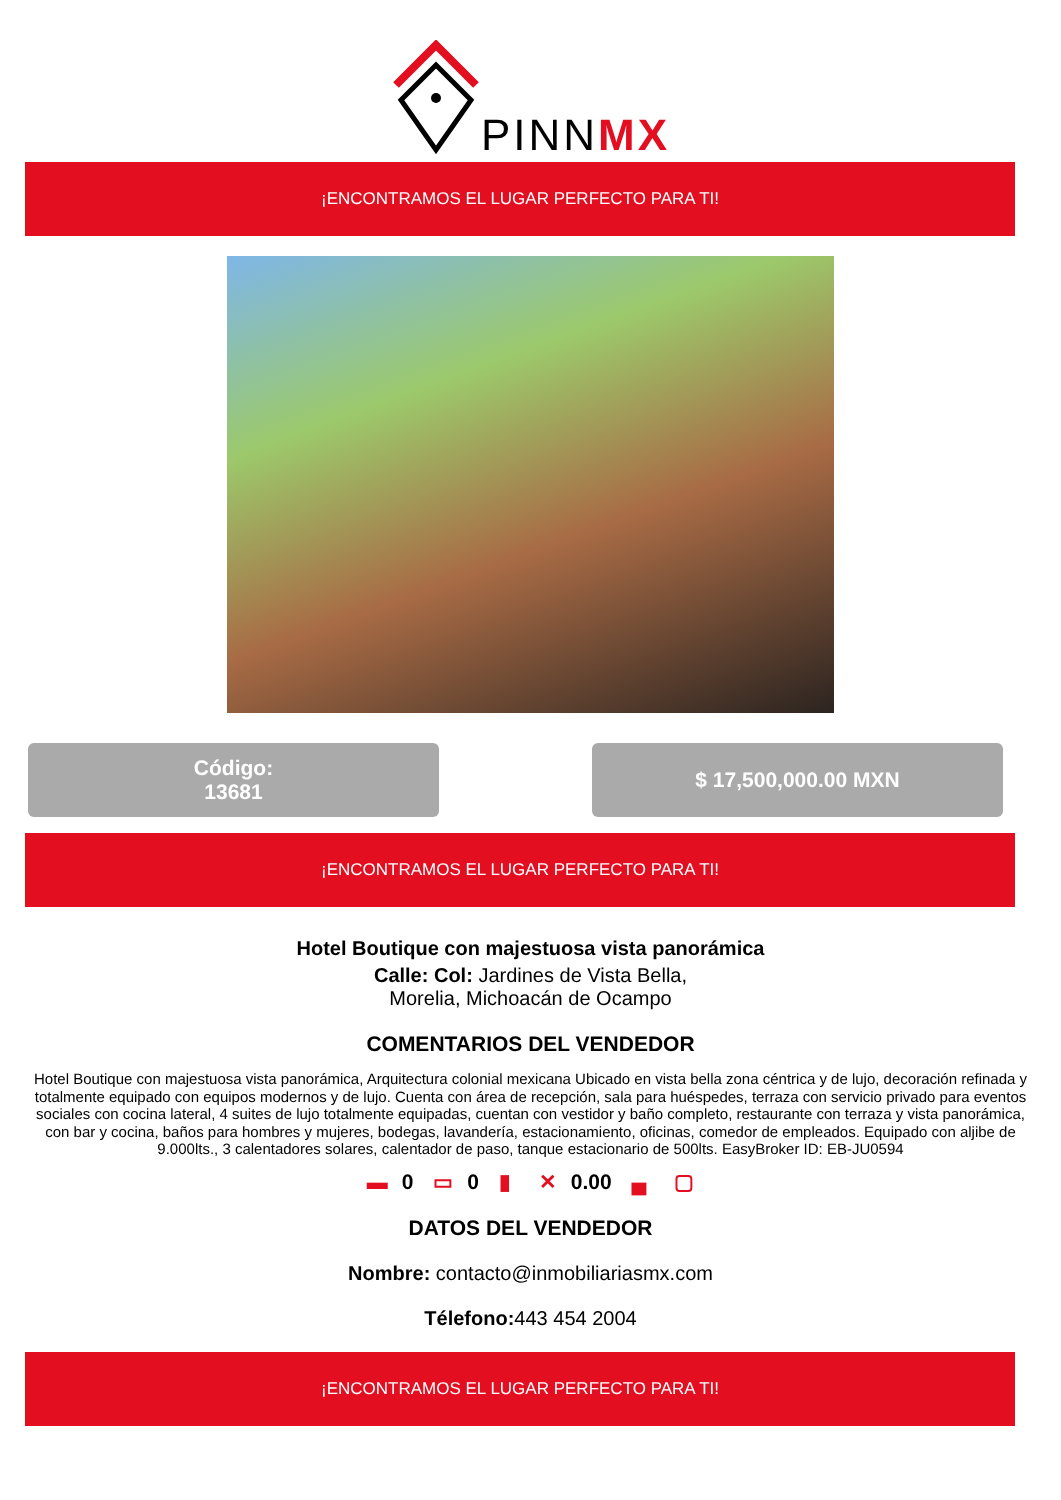PINNMX
¡ENCONTRAMOS EL LUGAR PERFECTO PARA TI!
Código:
13681
$ 17,500,000.00 MXN
¡ENCONTRAMOS EL LUGAR PERFECTO PARA TI!
Hotel Boutique con majestuosa vista panorámica
Calle: Col: Jardines de Vista Bella,
Morelia, Michoacán de Ocampo
COMENTARIOS DEL VENDEDOR
Hotel Boutique con majestuosa vista panorámica, Arquitectura colonial mexicana Ubicado en vista bella zona céntrica y de lujo, decoración refinada y totalmente equipado con equipos modernos y de lujo. Cuenta con área de recepción, sala para huéspedes, terraza con servicio privado para eventos sociales con cocina lateral, 4 suites de lujo totalmente equipadas, cuentan con vestidor y baño completo, restaurante con terraza y vista panorámica, con bar y cocina, baños para hombres y mujeres, bodegas, lavandería, estacionamiento, oficinas, comedor de empleados. Equipado con aljibe de 9.000lts., 3 calentadores solares, calentador de paso, tanque estacionario de 500lts. EasyBroker ID: EB-JU0594
▬ 0 ▭ 0 ▮ ✕ 0.00 ▄ ▢
DATOS DEL VENDEDOR
Nombre: contacto@inmobiliariasmx.com
Télefono: 443 454 2004
¡ENCONTRAMOS EL LUGAR PERFECTO PARA TI!